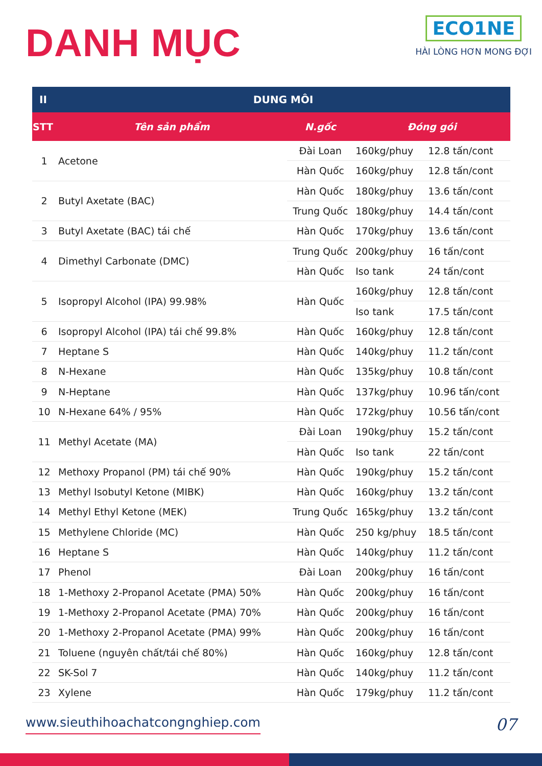DANH MỤC
ECO1NE
HÀI LÒNG HƠN MONG ĐỢI
| II | DUNG MÔI | | | |
| --- | --- | --- | --- | --- |
| STT | Tên sản phẩm | N.gốc | Đóng gói | |
| 1 | Acetone | Đài Loan | 160kg/phuy | 12.8 tấn/cont |
| | | Hàn Quốc | 160kg/phuy | 12.8 tấn/cont |
| 2 | Butyl Axetate (BAC) | Hàn Quốc | 180kg/phuy | 13.6 tấn/cont |
| | | Trung Quốc | 180kg/phuy | 14.4 tấn/cont |
| 3 | Butyl Axetate (BAC) tái chế | Hàn Quốc | 170kg/phuy | 13.6 tấn/cont |
| 4 | Dimethyl Carbonate (DMC) | Trung Quốc | 200kg/phuy | 16 tấn/cont |
| | | Hàn Quốc | Iso tank | 24 tấn/cont |
| 5 | Isopropyl Alcohol (IPA) 99.98% | Hàn Quốc | 160kg/phuy | 12.8 tấn/cont |
| | | | Iso tank | 17.5 tấn/cont |
| 6 | Isopropyl Alcohol (IPA) tái chế 99.8% | Hàn Quốc | 160kg/phuy | 12.8 tấn/cont |
| 7 | Heptane S | Hàn Quốc | 140kg/phuy | 11.2 tấn/cont |
| 8 | N-Hexane | Hàn Quốc | 135kg/phuy | 10.8 tấn/cont |
| 9 | N-Heptane | Hàn Quốc | 137kg/phuy | 10.96 tấn/cont |
| 10 | N-Hexane 64% / 95% | Hàn Quốc | 172kg/phuy | 10.56 tấn/cont |
| 11 | Methyl Acetate (MA) | Đài Loan | 190kg/phuy | 15.2 tấn/cont |
| | | Hàn Quốc | Iso tank | 22 tấn/cont |
| 12 | Methoxy Propanol (PM) tái chế 90% | Hàn Quốc | 190kg/phuy | 15.2 tấn/cont |
| 13 | Methyl Isobutyl Ketone (MIBK) | Hàn Quốc | 160kg/phuy | 13.2 tấn/cont |
| 14 | Methyl Ethyl Ketone (MEK) | Trung Quốc | 165kg/phuy | 13.2 tấn/cont |
| 15 | Methylene Chloride (MC) | Hàn Quốc | 250 kg/phuy | 18.5 tấn/cont |
| 16 | Heptane S | Hàn Quốc | 140kg/phuy | 11.2 tấn/cont |
| 17 | Phenol | Đài Loan | 200kg/phuy | 16 tấn/cont |
| 18 | 1-Methoxy 2-Propanol Acetate (PMA) 50% | Hàn Quốc | 200kg/phuy | 16 tấn/cont |
| 19 | 1-Methoxy 2-Propanol Acetate (PMA) 70% | Hàn Quốc | 200kg/phuy | 16 tấn/cont |
| 20 | 1-Methoxy 2-Propanol Acetate (PMA) 99% | Hàn Quốc | 200kg/phuy | 16 tấn/cont |
| 21 | Toluene (nguyên chất/tái chế 80%) | Hàn Quốc | 160kg/phuy | 12.8 tấn/cont |
| 22 | SK-Sol 7 | Hàn Quốc | 140kg/phuy | 11.2 tấn/cont |
| 23 | Xylene | Hàn Quốc | 179kg/phuy | 11.2 tấn/cont |
www.sieuthihoachatcongnghiep.com 07